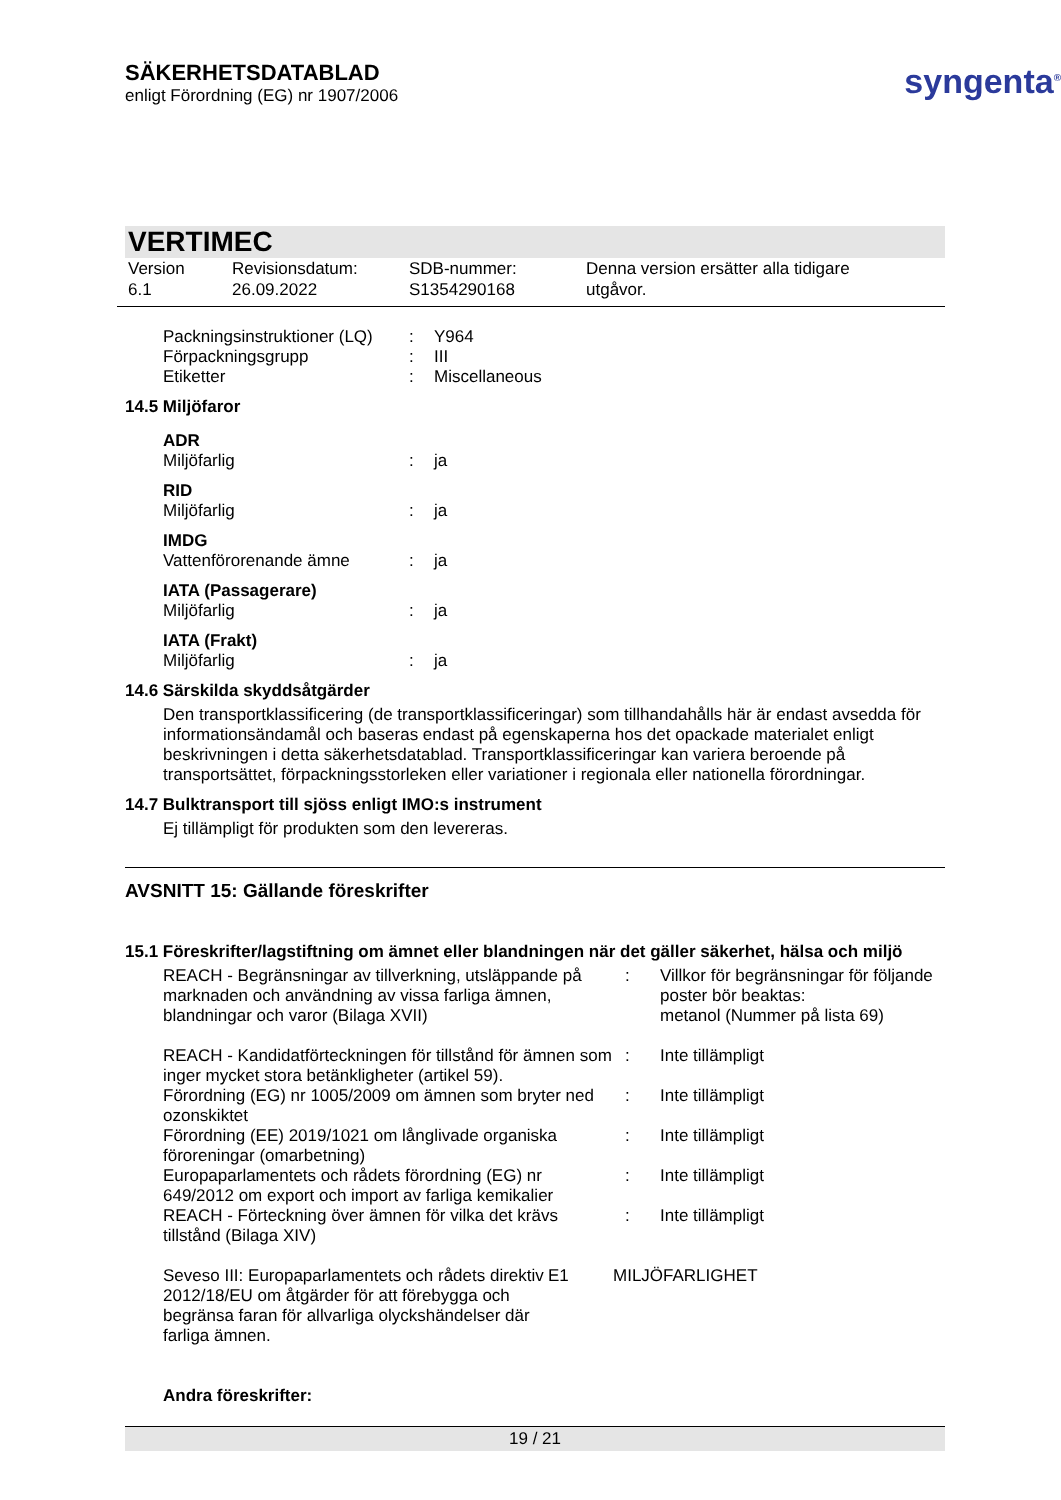SÄKERHETSDATABLAD
enligt Förordning (EG) nr 1907/2006
syngenta<sup>®</sup>
VERTIMEC
Version
6.1
Revisionsdatum:
26.09.2022
SDB-nummer:
S1354290168
Denna version ersätter alla tidigare
utgåvor.
| Packningsinstruktioner (LQ) | : | Y964 |
| Förpackningsgrupp | : | III |
| Etiketter | : | Miscellaneous |
14.5 Miljöfaror
| ADR | | |
| Miljöfarlig | : | ja |
| RID | | |
| Miljöfarlig | : | ja |
| IMDG | | |
| Vattenförorenande ämne | : | ja |
| IATA (Passagerare) | | |
| Miljöfarlig | : | ja |
| IATA (Frakt) | | |
| Miljöfarlig | : | ja |
14.6 Särskilda skyddsåtgärder
Den transportklassificering (de transportklassificeringar) som tillhandahålls här är endast avsedda för informationsändamål och baseras endast på egenskaperna hos det opackade materialet enligt beskrivningen i detta säkerhetsdatablad. Transportklassificeringar kan variera beroende på transportsättet, förpackningsstorleken eller variationer i regionala eller nationella förordningar.
14.7 Bulktransport till sjöss enligt IMO:s instrument
Ej tillämpligt för produkten som den levereras.
AVSNITT 15: Gällande föreskrifter
15.1 Föreskrifter/lagstiftning om ämnet eller blandningen när det gäller säkerhet, hälsa och miljö
| REACH - Begränsningar av tillverkning, utsläppande på marknaden och användning av vissa farliga ämnen, blandningar och varor (Bilaga XVII) | : | Villkor för begränsningar för följande poster bör beaktas: metanol (Nummer på lista 69) |
| REACH - Kandidatförteckningen för tillstånd för ämnen som inger mycket stora betänkligheter (artikel 59). | : | Inte tillämpligt |
| Förordning (EG) nr 1005/2009 om ämnen som bryter ned ozonskiktet | : | Inte tillämpligt |
| Förordning (EE) 2019/1021 om långlivade organiska föroreningar (omarbetning) | : | Inte tillämpligt |
| Europaparlamentets och rådets förordning (EG) nr 649/2012 om export och import av farliga kemikalier | : | Inte tillämpligt |
| REACH - Förteckning över ämnen för vilka det krävs tillstånd (Bilaga XIV) | : | Inte tillämpligt |
| Seveso III: Europaparlamentets och rådets direktiv 2012/18/EU om åtgärder för att förebygga och begränsa faran för allvarliga olyckshändelser där farliga ämnen. | E1 | MILJÖFARLIGHET |
Andra föreskrifter:
19 / 21